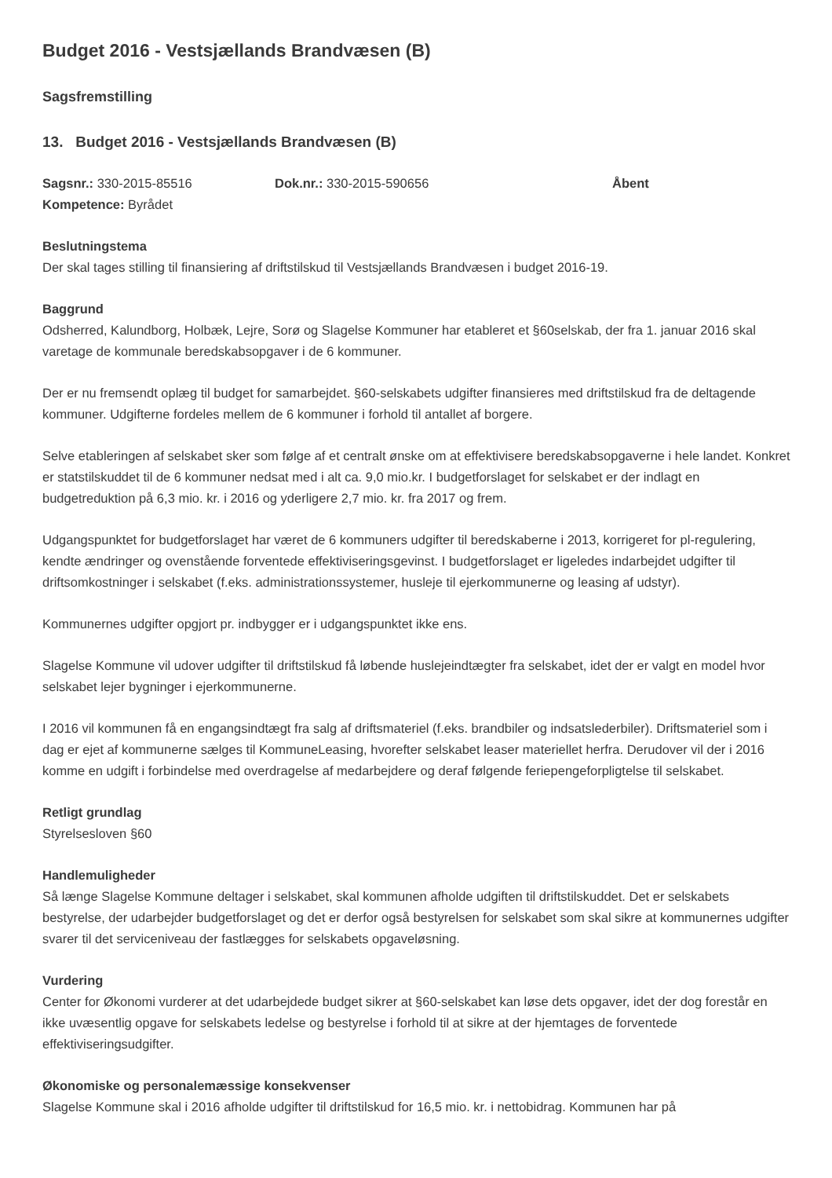Budget 2016 - Vestsjællands Brandvæsen (B)
Sagsfremstilling
13. Budget 2016 - Vestsjællands Brandvæsen (B)
Sagsnr.: 330-2015-85516 Dok.nr.: 330-2015-590656 Åbent
Kompetence: Byrådet
Beslutningstema
Der skal tages stilling til finansiering af driftstilskud til Vestsjællands Brandvæsen i budget 2016-19.
Baggrund
Odsherred, Kalundborg, Holbæk, Lejre, Sorø og Slagelse Kommuner har etableret et §60selskab, der fra 1. januar 2016 skal varetage de kommunale beredskabsopgaver i de 6 kommuner.
Der er nu fremsendt oplæg til budget for samarbejdet. §60-selskabets udgifter finansieres med driftstilskud fra de deltagende kommuner. Udgifterne fordeles mellem de 6 kommuner i forhold til antallet af borgere.
Selve etableringen af selskabet sker som følge af et centralt ønske om at effektivisere beredskabsopgaverne i hele landet. Konkret er statstilskuddet til de 6 kommuner nedsat med i alt ca. 9,0 mio.kr. I budgetforslaget for selskabet er der indlagt en budgetreduktion på 6,3 mio. kr. i 2016 og yderligere 2,7 mio. kr. fra 2017 og frem.
Udgangspunktet for budgetforslaget har været de 6 kommuners udgifter til beredskaberne i 2013, korrigeret for pl-regulering, kendte ændringer og ovenstående forventede effektiviseringsgevinst. I budgetforslaget er ligeledes indarbejdet udgifter til driftsomkostninger i selskabet (f.eks. administrationssystemer, husleje til ejerkommunerne og leasing af udstyr).
Kommunernes udgifter opgjort pr. indbygger er i udgangspunktet ikke ens.
Slagelse Kommune vil udover udgifter til driftstilskud få løbende huslejeindtægter fra selskabet, idet der er valgt en model hvor selskabet lejer bygninger i ejerkommunerne.
I 2016 vil kommunen få en engangsindtægt fra salg af driftsmateriel (f.eks. brandbiler og indsatslederbiler). Driftsmateriel som i dag er ejet af kommunerne sælges til KommuneLeasing, hvorefter selskabet leaser materiellet herfra. Derudover vil der i 2016 komme en udgift i forbindelse med overdragelse af medarbejdere og deraf følgende feriepengeforpligtelse til selskabet.
Retligt grundlag
Styrelsesloven §60
Handlemuligheder
Så længe Slagelse Kommune deltager i selskabet, skal kommunen afholde udgiften til driftstilskuddet. Det er selskabets bestyrelse, der udarbejder budgetforslaget og det er derfor også bestyrelsen for selskabet som skal sikre at kommunernes udgifter svarer til det serviceniveau der fastlægges for selskabets opgaveløsning.
Vurdering
Center for Økonomi vurderer at det udarbejdede budget sikrer at §60-selskabet kan løse dets opgaver, idet der dog forestår en ikke uvæsentlig opgave for selskabets ledelse og bestyrelse i forhold til at sikre at der hjemtages de forventede effektiviseringsudgifter.
Økonomiske og personalemæssige konsekvenser
Slagelse Kommune skal i 2016 afholde udgifter til driftstilskud for 16,5 mio. kr. i nettobidrag. Kommunen har på